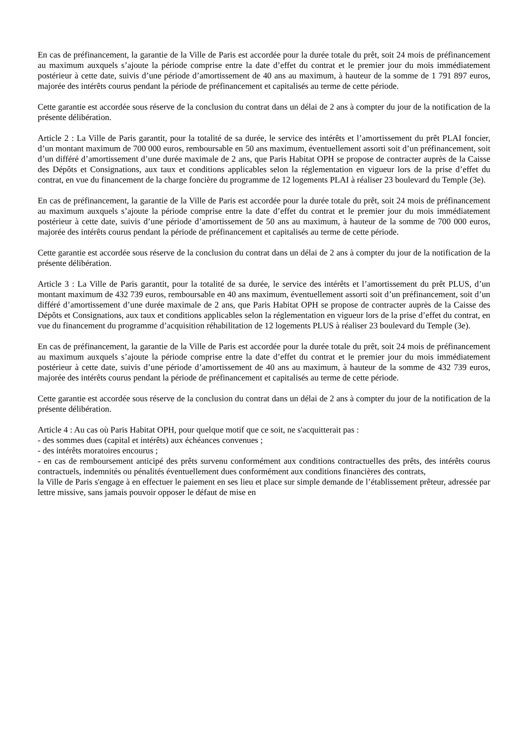En cas de préfinancement, la garantie de la Ville de Paris est accordée pour la durée totale du prêt, soit 24 mois de préfinancement au maximum auxquels s’ajoute la période comprise entre la date d’effet du contrat et le premier jour du mois immédiatement postérieur à cette date, suivis d’une période d’amortissement de 40 ans au maximum, à hauteur de la somme de 1 791 897 euros, majorée des intérêts courus pendant la période de préfinancement et capitalisés au terme de cette période.
Cette garantie est accordée sous réserve de la conclusion du contrat dans un délai de 2 ans à compter du jour de la notification de la présente délibération.
Article 2 : La Ville de Paris garantit, pour la totalité de sa durée, le service des intérêts et l’amortissement du prêt PLAI foncier, d’un montant maximum de 700 000 euros, remboursable en 50 ans maximum, éventuellement assorti soit d’un préfinancement, soit d’un différé d’amortissement d’une durée maximale de 2 ans, que Paris Habitat OPH se propose de contracter auprès de la Caisse des Dépôts et Consignations, aux taux et conditions applicables selon la réglementation en vigueur lors de la prise d’effet du contrat, en vue du financement de la charge foncière du programme de 12 logements PLAI à réaliser 23 boulevard du Temple (3e).
En cas de préfinancement, la garantie de la Ville de Paris est accordée pour la durée totale du prêt, soit 24 mois de préfinancement au maximum auxquels s’ajoute la période comprise entre la date d’effet du contrat et le premier jour du mois immédiatement postérieur à cette date, suivis d’une période d’amortissement de 50 ans au maximum, à hauteur de la somme de 700 000 euros, majorée des intérêts courus pendant la période de préfinancement et capitalisés au terme de cette période.
Cette garantie est accordée sous réserve de la conclusion du contrat dans un délai de 2 ans à compter du jour de la notification de la présente délibération.
Article 3 : La Ville de Paris garantit, pour la totalité de sa durée, le service des intérêts et l’amortissement du prêt PLUS, d’un montant maximum de 432 739 euros, remboursable en 40 ans maximum, éventuellement assorti soit d’un préfinancement, soit d’un différé d’amortissement d’une durée maximale de 2 ans, que Paris Habitat OPH se propose de contracter auprès de la Caisse des Dépôts et Consignations, aux taux et conditions applicables selon la réglementation en vigueur lors de la prise d’effet du contrat, en vue du financement du programme d’acquisition réhabilitation de 12 logements PLUS à réaliser 23 boulevard du Temple (3e).
En cas de préfinancement, la garantie de la Ville de Paris est accordée pour la durée totale du prêt, soit 24 mois de préfinancement au maximum auxquels s’ajoute la période comprise entre la date d’effet du contrat et le premier jour du mois immédiatement postérieur à cette date, suivis d’une période d’amortissement de 40 ans au maximum, à hauteur de la somme de 432 739 euros, majorée des intérêts courus pendant la période de préfinancement et capitalisés au terme de cette période.
Cette garantie est accordée sous réserve de la conclusion du contrat dans un délai de 2 ans à compter du jour de la notification de la présente délibération.
Article 4 : Au cas où Paris Habitat OPH, pour quelque motif que ce soit, ne s'acquitterait pas :
- des sommes dues (capital et intérêts) aux échéances convenues ;
- des intérêts moratoires encourus ;
- en cas de remboursement anticipé des prêts survenu conformément aux conditions contractuelles des prêts, des intérêts courus contractuels, indemnités ou pénalités éventuellement dues conformément aux conditions financières des contrats,
la Ville de Paris s'engage à en effectuer le paiement en ses lieu et place sur simple demande de l’établissement prêteur, adressée par lettre missive, sans jamais pouvoir opposer le défaut de mise en